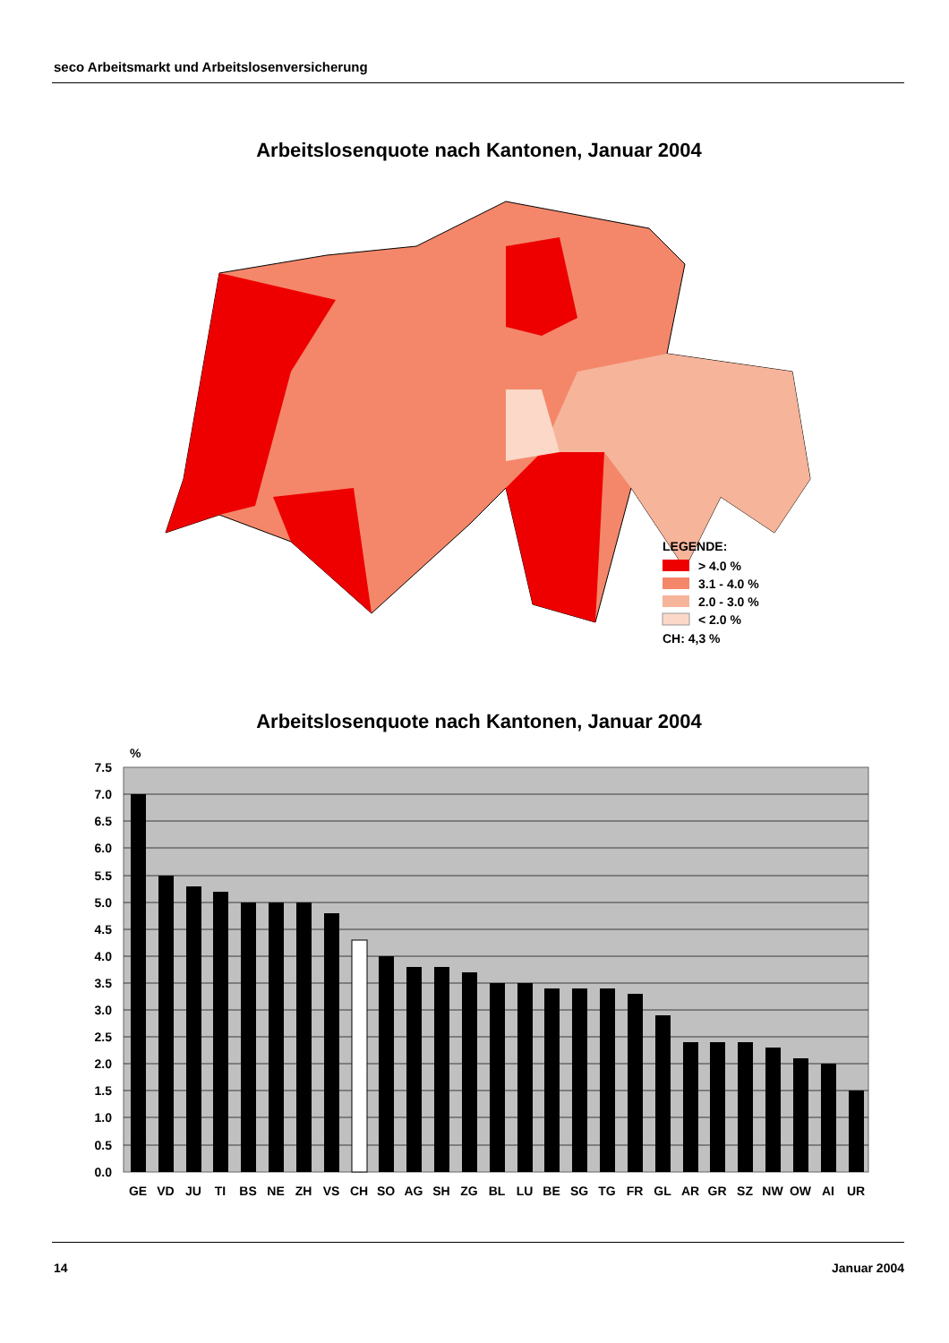seco Arbeitsmarkt und Arbeitslosenversicherung
Arbeitslosenquote nach Kantonen, Januar 2004
LEGENDE:
> 4.0 %
3.1 - 4.0 %
2.0 - 3.0 %
< 2.0 %
CH: 4,3 %
Arbeitslosenquote nach Kantonen, Januar 2004
%
7.5
7.0
6.5
6.0
5.5
5.0
4.5
4.0
3.5
3.0
2.5
2.0
1.5
1.0
0.5
0.0
GE
VD
JU
TI
BS
NE
ZH
VS
CH
SO
AG
SH
ZG
BL
LU
BE
SG
TG
FR
GL
AR
GR
SZ
NW
OW
AI
UR
14 Januar 2004